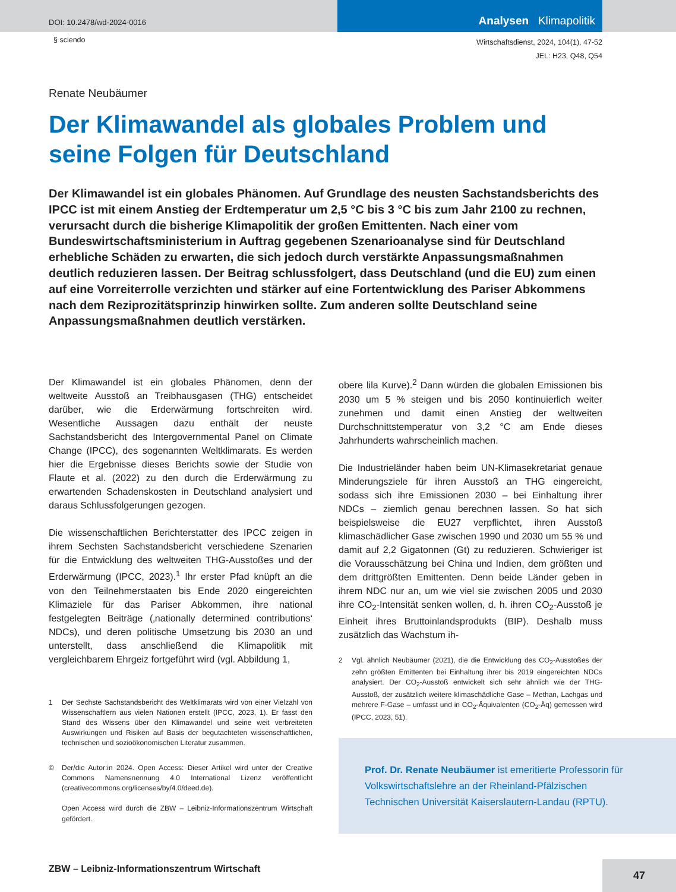DOI: 10.2478/wd-2024-0016
Analysen Klimapolitik
§ sciendo
Wirtschaftsdienst, 2024, 104(1), 47-52
JEL: H23, Q48, Q54
Renate Neubäumer
Der Klimawandel als globales Problem und seine Folgen für Deutschland
Der Klimawandel ist ein globales Phänomen. Auf Grundlage des neusten Sachstandsberichts des IPCC ist mit einem Anstieg der Erdtemperatur um 2,5 °C bis 3 °C bis zum Jahr 2100 zu rechnen, verursacht durch die bisherige Klimapolitik der großen Emittenten. Nach einer vom Bundeswirtschaftsministerium in Auftrag gegebenen Szenarioanalyse sind für Deutschland erhebliche Schäden zu erwarten, die sich jedoch durch verstärkte Anpassungsmaßnahmen deutlich reduzieren lassen. Der Beitrag schlussfolgert, dass Deutschland (und die EU) zum einen auf eine Vorreiterrolle verzichten und stärker auf eine Fortentwicklung des Pariser Abkommens nach dem Reziprozitätsprinzip hinwirken sollte. Zum anderen sollte Deutschland seine Anpassungsmaßnahmen deutlich verstärken.
Der Klimawandel ist ein globales Phänomen, denn der weltweite Ausstoß an Treibhausgasen (THG) entscheidet darüber, wie die Erderwärmung fortschreiten wird. Wesentliche Aussagen dazu enthält der neuste Sachstandsbericht des Intergovernmental Panel on Climate Change (IPCC), des sogenannten Weltklimarats. Es werden hier die Ergebnisse dieses Berichts sowie der Studie von Flaute et al. (2022) zu den durch die Erderwärmung zu erwartenden Schadenskosten in Deutschland analysiert und daraus Schlussfolgerungen gezogen.
Die wissenschaftlichen Berichterstatter des IPCC zeigen in ihrem Sechsten Sachstandsbericht verschiedene Szenarien für die Entwicklung des weltweiten THG-Ausstoßes und der Erderwärmung (IPCC, 2023).<sup>1</sup> Ihr erster Pfad knüpft an die von den Teilnehmerstaaten bis Ende 2020 eingereichten Klimaziele für das Pariser Abkommen, ihre national festgelegten Beiträge (‚nationally determined contributions‘ NDCs), und deren politische Umsetzung bis 2030 an und unterstellt, dass anschließend die Klimapolitik mit vergleichbarem Ehrgeiz fortgeführt wird (vgl. Abbildung 1,
1 Der Sechste Sachstandsbericht des Weltklimarats wird von einer Vielzahl von Wissenschaftlern aus vielen Nationen erstellt (IPCC, 2023, 1). Er fasst den Stand des Wissens über den Klimawandel und seine weit verbreiteten Auswirkungen und Risiken auf Basis der begutachteten wissenschaftlichen, technischen und sozioökonomischen Literatur zusammen.
© Der/die Autor:in 2024. Open Access: Dieser Artikel wird unter der Creative Commons Namensnennung 4.0 International Lizenz veröffentlicht (creativecommons.org/licenses/by/4.0/deed.de).
Open Access wird durch die ZBW – Leibniz-Informationszentrum Wirtschaft gefördert.
obere lila Kurve).<sup>2</sup> Dann würden die globalen Emissionen bis 2030 um 5 % steigen und bis 2050 kontinuierlich weiter zunehmen und damit einen Anstieg der weltweiten Durchschnittstemperatur von 3,2 °C am Ende dieses Jahrhunderts wahrscheinlich machen.
Die Industrieländer haben beim UN-Klimasekretariat genaue Minderungsziele für ihren Ausstoß an THG eingereicht, sodass sich ihre Emissionen 2030 – bei Einhaltung ihrer NDCs – ziemlich genau berechnen lassen. So hat sich beispielsweise die EU27 verpflichtet, ihren Ausstoß klimaschädlicher Gase zwischen 1990 und 2030 um 55 % und damit auf 2,2 Gigatonnen (Gt) zu reduzieren. Schwieriger ist die Vorausschätzung bei China und Indien, dem größten und dem drittgrößten Emittenten. Denn beide Länder geben in ihrem NDC nur an, um wie viel sie zwischen 2005 und 2030 ihre CO<sub>2</sub>-Intensität senken wollen, d. h. ihren CO<sub>2</sub>-Ausstoß je Einheit ihres Bruttoinlandsprodukts (BIP). Deshalb muss zusätzlich das Wachstum ih-
2 Vgl. ähnlich Neubäumer (2021), die die Entwicklung des CO<sub>2</sub>-Ausstoßes der zehn größten Emittenten bei Einhaltung ihrer bis 2019 eingereichten NDCs analysiert. Der CO<sub>2</sub>-Ausstoß entwickelt sich sehr ähnlich wie der THG-Ausstoß, der zusätzlich weitere klimaschädliche Gase – Methan, Lachgas und mehrere F-Gase – umfasst und in CO<sub>2</sub>-Äquivalenten (CO<sub>2</sub>-Äq) gemessen wird (IPCC, 2023, 51).
Prof. Dr. Renate Neubäumer ist emeritierte Professorin für Volkswirtschaftslehre an der Rheinland-Pfälzischen Technischen Universität Kaiserslautern-Landau (RPTU).
ZBW – Leibniz-Informationszentrum Wirtschaft
47